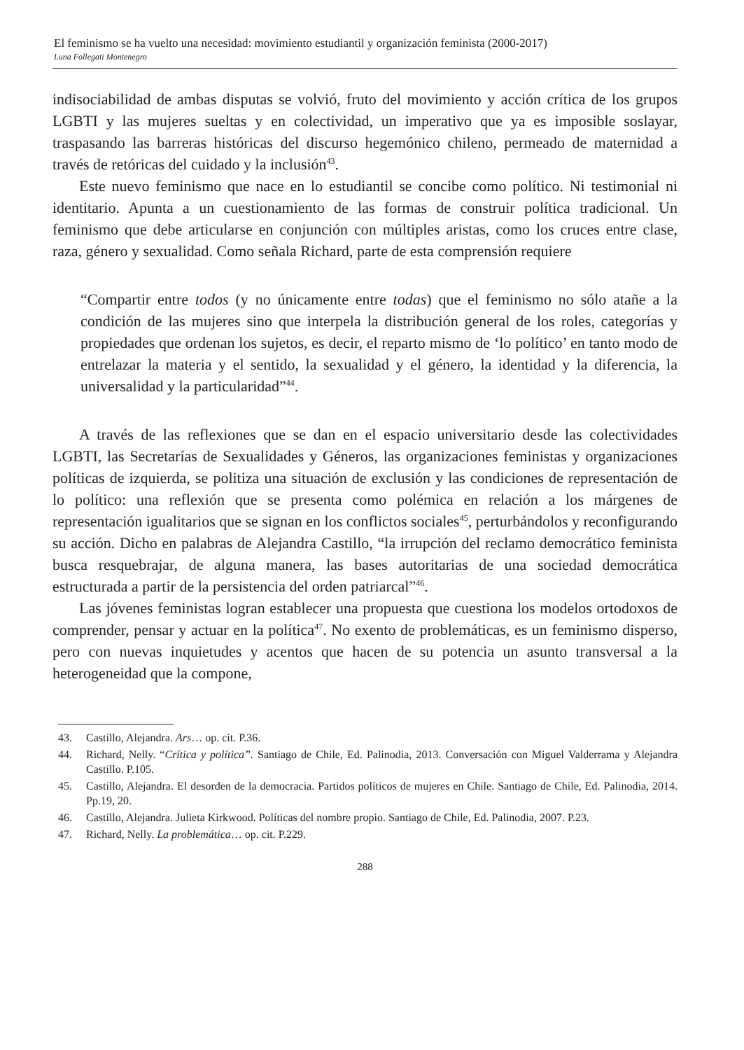El feminismo se ha vuelto una necesidad: movimiento estudiantil y organización feminista (2000-2017)
Luna Follegati Montenegro
indisociabilidad de ambas disputas se volvió, fruto del movimiento y acción crítica de los grupos LGBTI y las mujeres sueltas y en colectividad, un imperativo que ya es imposible soslayar, traspasando las barreras históricas del discurso hegemónico chileno, permeado de maternidad a través de retóricas del cuidado y la inclusión<sup>43</sup>.
Este nuevo feminismo que nace en lo estudiantil se concibe como político. Ni testimonial ni identitario. Apunta a un cuestionamiento de las formas de construir política tradicional. Un feminismo que debe articularse en conjunción con múltiples aristas, como los cruces entre clase, raza, género y sexualidad. Como señala Richard, parte de esta comprensión requiere
“Compartir entre todos (y no únicamente entre todas) que el feminismo no sólo atañe a la condición de las mujeres sino que interpela la distribución general de los roles, categorías y propiedades que ordenan los sujetos, es decir, el reparto mismo de ‘lo político’ en tanto modo de entrelazar la materia y el sentido, la sexualidad y el género, la identidad y la diferencia, la universalidad y la particularidad”<sup>44</sup>.
A través de las reflexiones que se dan en el espacio universitario desde las colectividades LGBTI, las Secretarías de Sexualidades y Géneros, las organizaciones feministas y organizaciones políticas de izquierda, se politiza una situación de exclusión y las condiciones de representación de lo político: una reflexión que se presenta como polémica en relación a los márgenes de representación igualitarios que se signan en los conflictos sociales<sup>45</sup>, perturbándolos y reconfigurando su acción. Dicho en palabras de Alejandra Castillo, “la irrupción del reclamo democrático feminista busca resquebrajar, de alguna manera, las bases autoritarias de una sociedad democrática estructurada a partir de la persistencia del orden patriarcal”<sup>46</sup>.
Las jóvenes feministas logran establecer una propuesta que cuestiona los modelos ortodoxos de comprender, pensar y actuar en la política<sup>47</sup>. No exento de problemáticas, es un feminismo disperso, pero con nuevas inquietudes y acentos que hacen de su potencia un asunto transversal a la heterogeneidad que la compone,
43. Castillo, Alejandra. Ars… op. cit. P.36.
44. Richard, Nelly. “Crítica y política”. Santiago de Chile, Ed. Palinodia, 2013. Conversación con Miguel Valderrama y Alejandra Castillo. P.105.
45. Castillo, Alejandra. El desorden de la democracia. Partidos políticos de mujeres en Chile. Santiago de Chile, Ed. Palinodia, 2014. Pp.19, 20.
46. Castillo, Alejandra. Julieta Kirkwood. Políticas del nombre propio. Santiago de Chile, Ed. Palinodia, 2007. P.23.
47. Richard, Nelly. La problemática… op. cit. P.229.
288